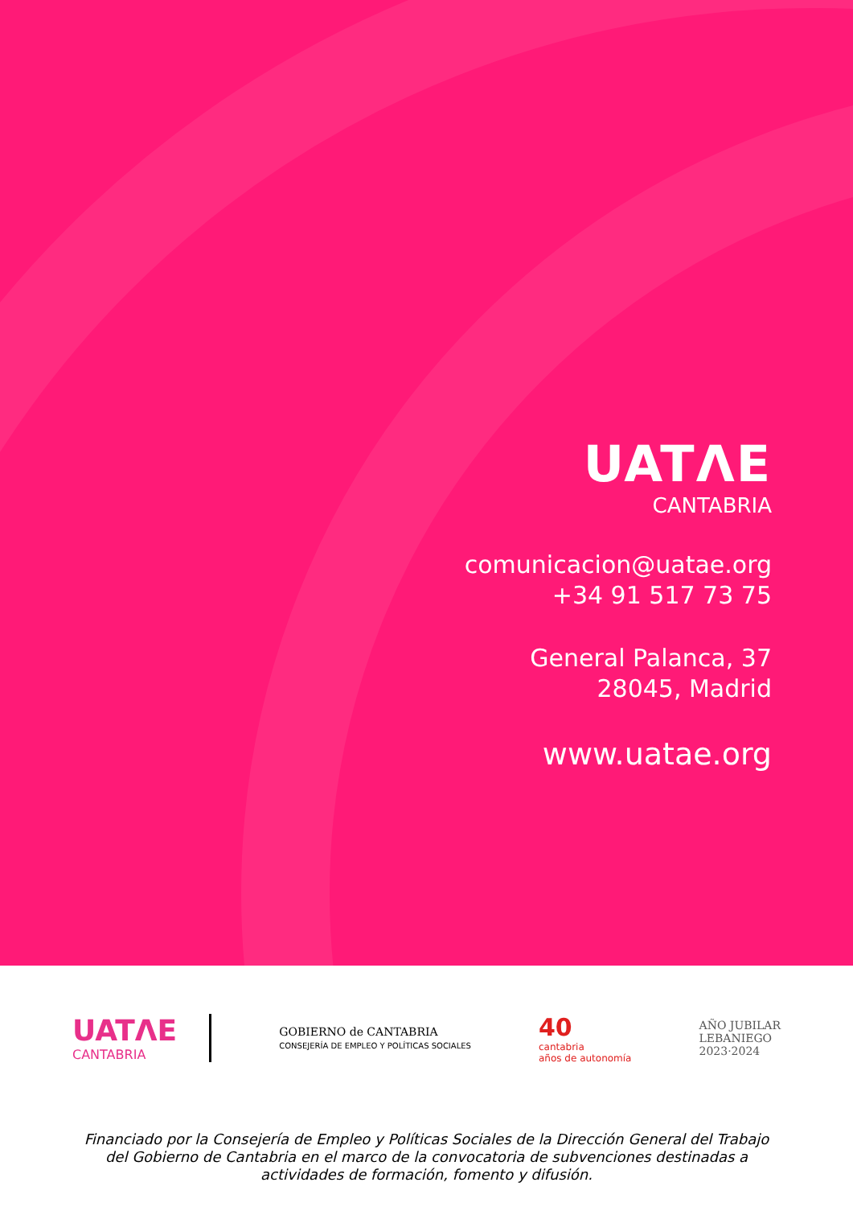UATΛE
CANTABRIA
comunicacion@uatae.org
+34 91 517 73 75
General Palanca, 37
28045, Madrid
www.uatae.org
UATΛE
CANTABRIA
GOBIERNO de CANTABRIA
CONSEJERÍA DE EMPLEO Y POLÍTICAS SOCIALES
40
cantabria
años de autonomía
AÑO JUBILAR
LEBANIEGO
2023·2024
Financiado por la Consejería de Empleo y Políticas Sociales de la Dirección General del Trabajo del Gobierno de Cantabria en el marco de la convocatoria de subvenciones destinadas a actividades de formación, fomento y difusión.